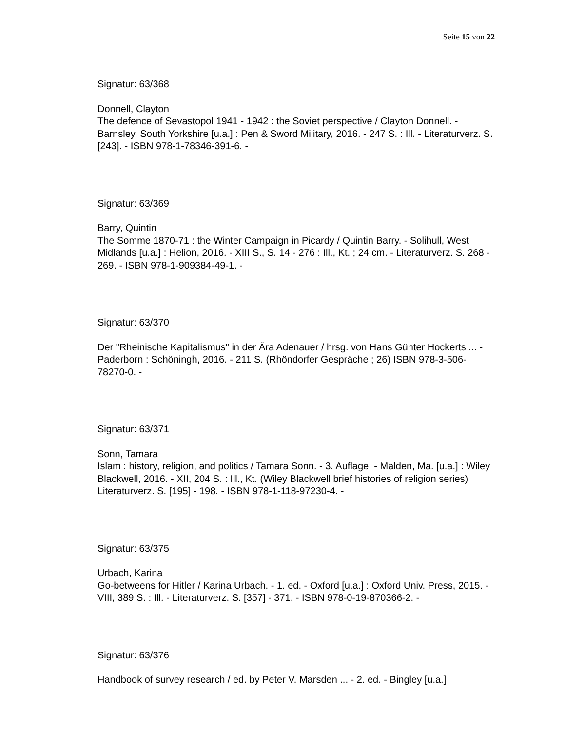Seite 15 von 22
Signatur: 63/368
Donnell, Clayton
The defence of Sevastopol 1941 - 1942 : the Soviet perspective / Clayton Donnell. - Barnsley, South Yorkshire [u.a.] : Pen & Sword Military, 2016. - 247 S. : Ill. - Literaturverz. S. [243]. - ISBN 978-1-78346-391-6. -
Signatur: 63/369
Barry, Quintin
The Somme 1870-71 : the Winter Campaign in Picardy / Quintin Barry. - Solihull, West Midlands [u.a.] : Helion, 2016. - XIII S., S. 14 - 276 : Ill., Kt. ; 24 cm. - Literaturverz. S. 268 - 269. - ISBN 978-1-909384-49-1. -
Signatur: 63/370
Der "Rheinische Kapitalismus" in der Ära Adenauer / hrsg. von Hans Günter Hockerts ... - Paderborn : Schöningh, 2016. - 211 S. (Rhöndorfer Gespräche ; 26) ISBN 978-3-506-78270-0. -
Signatur: 63/371
Sonn, Tamara
Islam : history, religion, and politics / Tamara Sonn. - 3. Auflage. - Malden, Ma. [u.a.] : Wiley Blackwell, 2016. - XII, 204 S. : Ill., Kt. (Wiley Blackwell brief histories of religion series) Literaturverz. S. [195] - 198. - ISBN 978-1-118-97230-4. -
Signatur: 63/375
Urbach, Karina
Go-betweens for Hitler / Karina Urbach. - 1. ed. - Oxford [u.a.] : Oxford Univ. Press, 2015. - VIII, 389 S. : Ill. - Literaturverz. S. [357] - 371. - ISBN 978-0-19-870366-2. -
Signatur: 63/376
Handbook of survey research / ed. by Peter V. Marsden ... - 2. ed. - Bingley [u.a.]